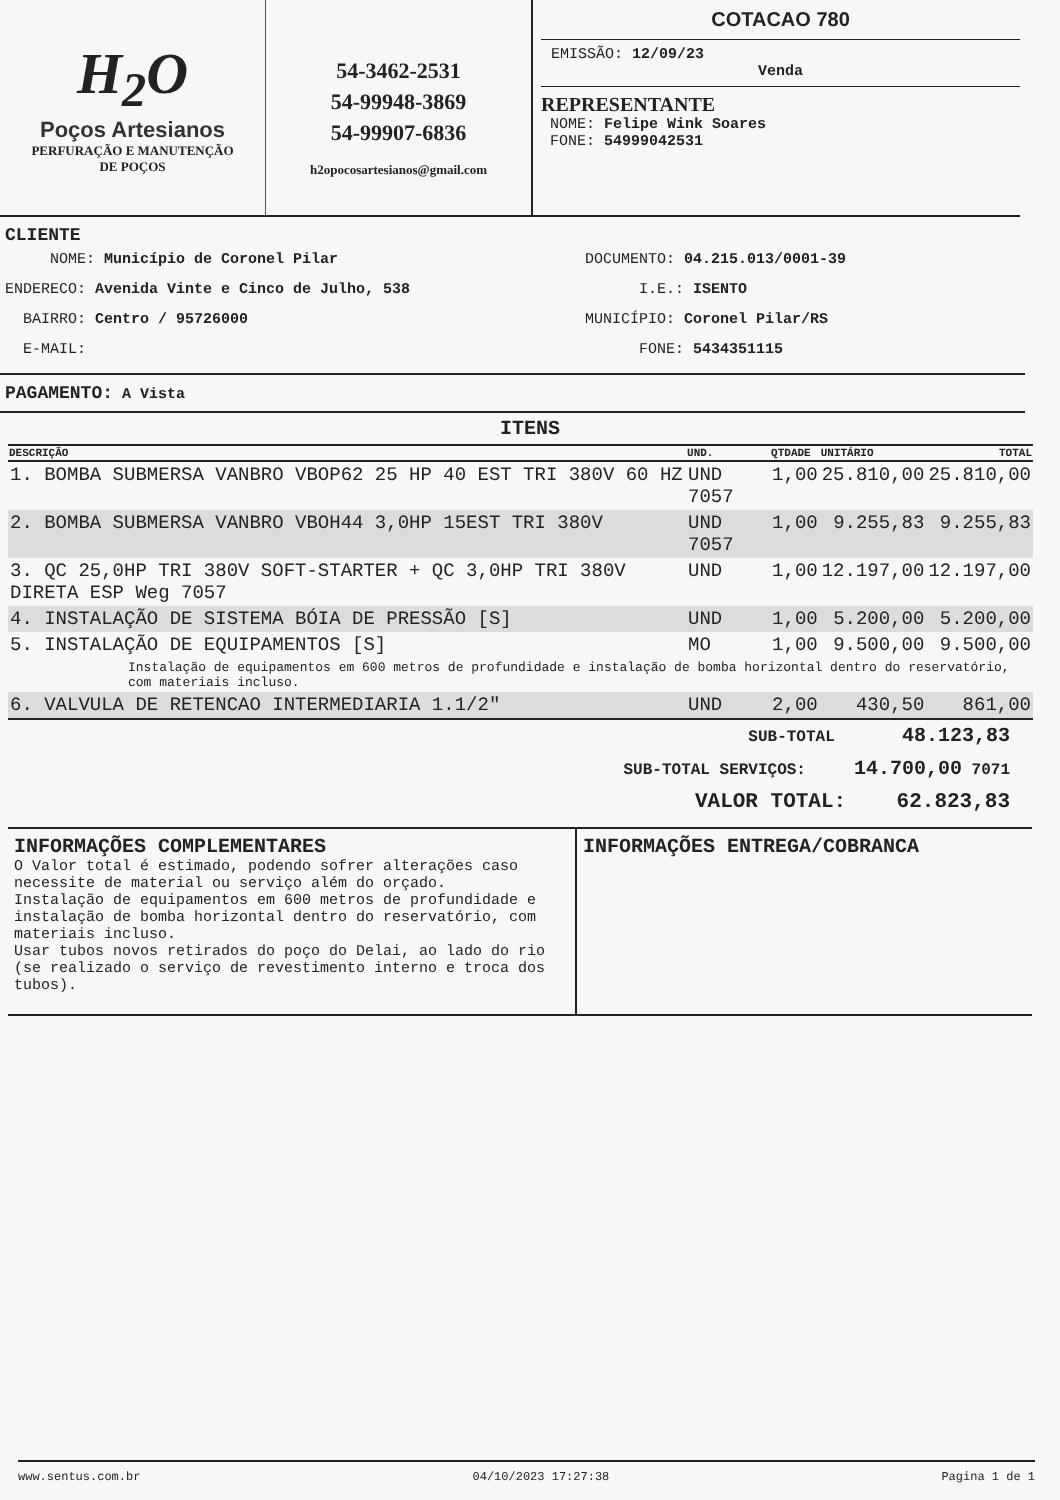H<sub>2</sub>O
Poços Artesianos
PERFURAÇÃO E MANUTENÇÃO
DE POÇOS
54-3462-2531
54-99948-3869
54-99907-6836
h2opocosartesianos@gmail.com
COTACAO 780
EMISSÃO: 12/09/23
Venda
REPRESENTANTE
NOME: Felipe Wink Soares
FONE: 54999042531
CLIENTE
NOME: Município de Coronel Pilar
ENDERECO: Avenida Vinte e Cinco de Julho, 538
BAIRRO: Centro / 95726000
E-MAIL:
DOCUMENTO: 04.215.013/0001-39
I.E.: ISENTO
MUNICÍPIO: Coronel Pilar/RS
FONE: 5434351115
PAGAMENTO: A Vista
ITENS
| DESCRIÇÃO | UND. | QTDADE | UNITÁRIO | TOTAL |
| --- | --- | --- | --- | --- |
| 1. BOMBA SUBMERSA VANBRO VBOP62 25 HP 40 EST TRI 380V 60 HZ | UND 7057 | 1,00 | 25.810,00 | 25.810,00 |
| 2. BOMBA SUBMERSA VANBRO VBOH44 3,0HP 15EST TRI 380V | UND 7057 | 1,00 | 9.255,83 | 9.255,83 |
| 3. QC 25,0HP TRI 380V SOFT-STARTER + QC 3,0HP TRI 380V DIRETA ESP Weg 7057 | UND | 1,00 | 12.197,00 | 12.197,00 |
| 4. INSTALAÇÃO DE SISTEMA BÓIA DE PRESSÃO [S] | UND | 1,00 | 5.200,00 | 5.200,00 |
| 5. INSTALAÇÃO DE EQUIPAMENTOS [S] | MO | 1,00 | 9.500,00 | 9.500,00 |
| Instalação de equipamentos em 600 metros de profundidade e instalação de bomba horizontal dentro do reservatório, com materiais incluso. | | | | |
| 6. VALVULA DE RETENCAO INTERMEDIARIA 1.1/2" | UND | 2,00 | 430,50 | 861,00 |
SUB-TOTAL 48.123,83
SUB-TOTAL SERVIÇOS: 14.700,00 7071
VALOR TOTAL: 62.823,83
INFORMAÇÕES COMPLEMENTARES
O Valor total é estimado, podendo sofrer alterações caso necessite de material ou serviço além do orçado.
Instalação de equipamentos em 600 metros de profundidade e instalação de bomba horizontal dentro do reservatório, com materiais incluso.
Usar tubos novos retirados do poço do Delai, ao lado do rio (se realizado o serviço de revestimento interno e troca dos tubos).
INFORMAÇÕES ENTREGA/COBRANCA
www.sentus.com.br 04/10/2023 17:27:38 Pagina 1 de 1